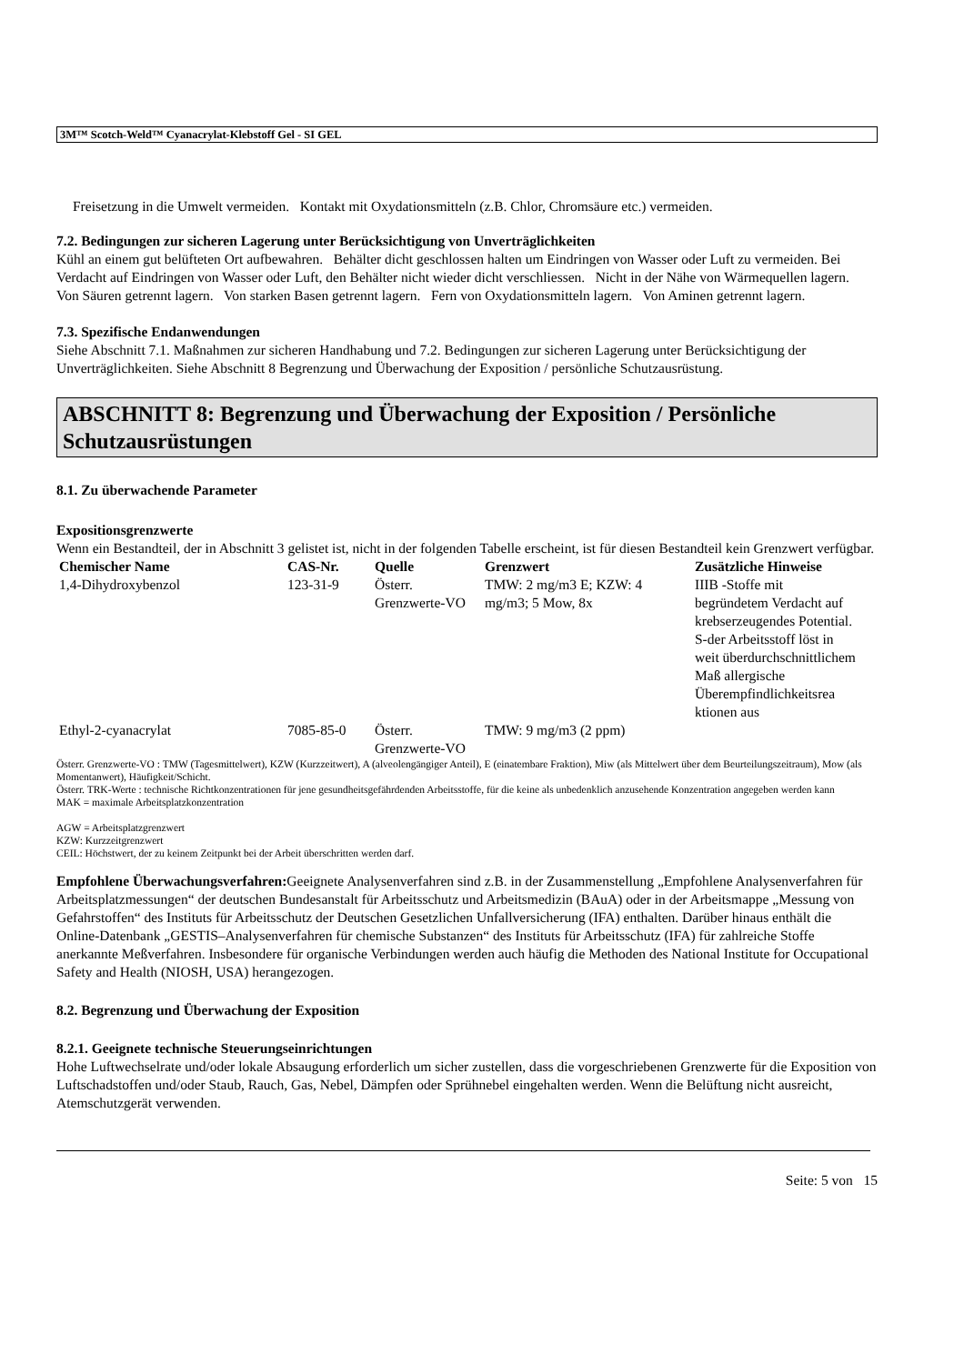3M™ Scotch-Weld™ Cyanacrylat-Klebstoff Gel - SI GEL
Freisetzung in die Umwelt vermeiden. Kontakt mit Oxydationsmitteln (z.B. Chlor, Chromsäure etc.) vermeiden.
7.2. Bedingungen zur sicheren Lagerung unter Berücksichtigung von Unverträglichkeiten
Kühl an einem gut belüfteten Ort aufbewahren. Behälter dicht geschlossen halten um Eindringen von Wasser oder Luft zu vermeiden. Bei Verdacht auf Eindringen von Wasser oder Luft, den Behälter nicht wieder dicht verschliessen. Nicht in der Nähe von Wärmequellen lagern. Von Säuren getrennt lagern. Von starken Basen getrennt lagern. Fern von Oxydationsmitteln lagern. Von Aminen getrennt lagern.
7.3. Spezifische Endanwendungen
Siehe Abschnitt 7.1. Maßnahmen zur sicheren Handhabung und 7.2. Bedingungen zur sicheren Lagerung unter Berücksichtigung der Unverträglichkeiten. Siehe Abschnitt 8 Begrenzung und Überwachung der Exposition / persönliche Schutzausrüstung.
ABSCHNITT 8: Begrenzung und Überwachung der Exposition / Persönliche Schutzausrüstungen
8.1. Zu überwachende Parameter
Expositionsgrenzwerte
Wenn ein Bestandteil, der in Abschnitt 3 gelistet ist, nicht in der folgenden Tabelle erscheint, ist für diesen Bestandteil kein Grenzwert verfügbar.
| Chemischer Name | CAS-Nr. | Quelle | Grenzwert | Zusätzliche Hinweise |
| --- | --- | --- | --- | --- |
| 1,4-Dihydroxybenzol | 123-31-9 | Österr. Grenzwerte-VO | TMW: 2 mg/m3 E; KZW: 4 mg/m3; 5 Mow, 8x | IIIB -Stoffe mit begründetem Verdacht auf krebserzeugendes Potential. S-der Arbeitsstoff löst in weit überdurchschnittlichem Maß allergische Überempfindlichkeitsrea ktionen aus |
| Ethyl-2-cyanacrylat | 7085-85-0 | Österr. Grenzwerte-VO | TMW: 9 mg/m3 (2 ppm) | |
Österr. Grenzwerte-VO : TMW (Tagesmittelwert), KZW (Kurzzeitwert), A (alveolengängiger Anteil), E (einatembare Fraktion), Miw (als Mittelwert über dem Beurteilungszeitraum), Mow (als Momentanwert), Häufigkeit/Schicht.
Österr. TRK-Werte : technische Richtkonzentrationen für jene gesundheitsgefährdenden Arbeitsstoffe, für die keine als unbedenklich anzusehende Konzentration angegeben werden kann
MAK = maximale Arbeitsplatzkonzentration
AGW = Arbeitsplatzgrenzwert
KZW: Kurzzeitgrenzwert
CEIL: Höchstwert, der zu keinem Zeitpunkt bei der Arbeit überschritten werden darf.
Empfohlene Überwachungsverfahren: Geeignete Analysenverfahren sind z.B. in der Zusammenstellung „Empfohlene Analysenverfahren für Arbeitsplatzmessungen“ der deutschen Bundesanstalt für Arbeitsschutz und Arbeitsmedizin (BAuA) oder in der Arbeitsmappe „Messung von Gefahrstoffen“ des Instituts für Arbeitsschutz der Deutschen Gesetzlichen Unfallversicherung (IFA) enthalten. Darüber hinaus enthält die Online-Datenbank „GESTIS–Analysenverfahren für chemische Substanzen“ des Instituts für Arbeitsschutz (IFA) für zahlreiche Stoffe anerkannte Meßverfahren. Insbesondere für organische Verbindungen werden auch häufig die Methoden des National Institute for Occupational Safety and Health (NIOSH, USA) herangezogen.
8.2. Begrenzung und Überwachung der Exposition
8.2.1. Geeignete technische Steuerungseinrichtungen
Hohe Luftwechselrate und/oder lokale Absaugung erforderlich um sicher zustellen, dass die vorgeschriebenen Grenzwerte für die Exposition von Luftschadstoffen und/oder Staub, Rauch, Gas, Nebel, Dämpfen oder Sprühnebel eingehalten werden. Wenn die Belüftung nicht ausreicht, Atemschutzgerät verwenden.
Seite: 5 von 15